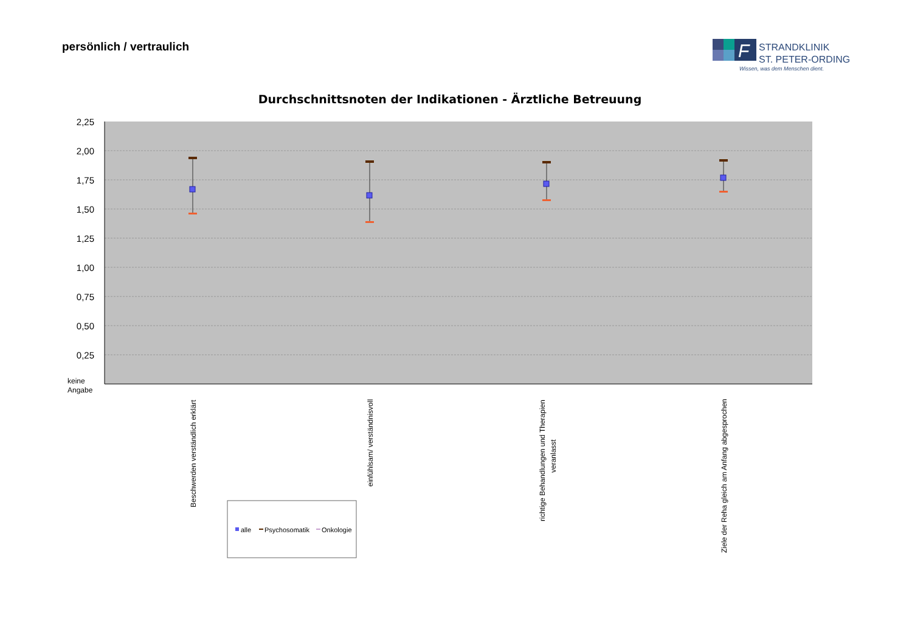persönlich / vertraulich
F
STRANDKLINIK
ST. PETER-ORDING
Wissen, was dem Menschen dient.
Durchschnittsnoten der Indikationen - Ärztliche Betreuung
2,25
2,00
1,75
1,50
1,25
1,00
0,75
0,50
0,25
keine
Angabe
Beschwerden verständlich erklärt
einfühlsam/ verständnisvoll
richtige Behandlungen und Therapien
veranlasst
Ziele der Reha gleich am Anfang abgesprochen
alle
Psychosomatik
Onkologie